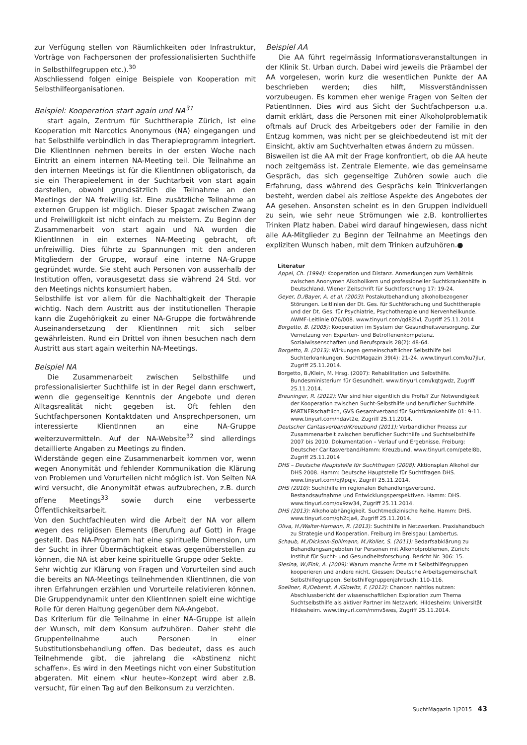zur Verfügung stellen von Räumlichkeiten oder Infrastruktur, Vorträge von Fachpersonen der professionalisierten Suchthilfe in Selbsthilfegruppen etc.).<sup>30</sup>
Abschliessend folgen einige Beispiele von Kooperation mit Selbsthilfeorganisationen.
Beispiel: Kooperation start again und NA<sup>31</sup>
start again, Zentrum für Suchttherapie Zürich, ist eine Kooperation mit Narcotics Anonymous (NA) eingegangen und hat Selbsthilfe verbindlich in das Therapieprogramm integriert. Die KlientInnen nehmen bereits in der ersten Woche nach Eintritt an einem internen NA-Meeting teil. Die Teilnahme an den internen Meetings ist für die KlientInnen obligatorisch, da sie ein Therapieelement in der Suchtarbeit von start again darstellen, obwohl grundsätzlich die Teilnahme an den Meetings der NA freiwillig ist. Eine zusätzliche Teilnahme an externen Gruppen ist möglich. Dieser Spagat zwischen Zwang und Freiwilligkeit ist nicht einfach zu meistern. Zu Beginn der Zusammenarbeit von start again und NA wurden die KlientInnen in ein externes NA-Meeting gebracht, oft unfreiwillig. Dies führte zu Spannungen mit den anderen Mitgliedern der Gruppe, worauf eine interne NA-Gruppe gegründet wurde. Sie steht auch Personen von ausserhalb der Institution offen, vorausgesetzt dass sie während 24 Std. vor den Meetings nichts konsumiert haben.
Selbsthilfe ist vor allem für die Nachhaltigkeit der Therapie wichtig. Nach dem Austritt aus der institutionellen Therapie kann die Zugehörigkeit zu einer NA-Gruppe die fortwährende Auseinandersetzung der KlientInnen mit sich selber gewährleisten. Rund ein Drittel von ihnen besuchen nach dem Austritt aus start again weiterhin NA-Meetings.
Beispiel NA
Die Zusammenarbeit zwischen Selbsthilfe und professionalisierter Suchthilfe ist in der Regel dann erschwert, wenn die gegenseitige Kenntnis der Angebote und deren Alltagsrealität nicht gegeben ist. Oft fehlen den Suchtfachpersonen Kontaktdaten und Ansprechpersonen, um interessierte KlientInnen an eine NA-Gruppe weiterzuvermitteln. Auf der NA-Website<sup>32</sup> sind allerdings detaillierte Angaben zu Meetings zu finden.
Widerstände gegen eine Zusammenarbeit kommen vor, wenn wegen Anonymität und fehlender Kommunikation die Klärung von Problemen und Vorurteilen nicht möglich ist. Von Seiten NA wird versucht, die Anonymität etwas aufzubrechen, z.B. durch offene Meetings<sup>33</sup> sowie durch eine verbesserte Öffentlichkeitsarbeit.
Von den Suchtfachleuten wird die Arbeit der NA vor allem wegen des religiösen Elements (Berufung auf Gott) in Frage gestellt. Das NA-Programm hat eine spirituelle Dimension, um der Sucht in ihrer Übermächtigkeit etwas gegenüberstellen zu können, die NA ist aber keine spirituelle Gruppe oder Sekte.
Sehr wichtig zur Klärung von Fragen und Vorurteilen sind auch die bereits an NA-Meetings teilnehmenden KlientInnen, die von ihren Erfahrungen erzählen und Vorurteile relativieren können. Die Gruppendynamik unter den KlientInnen spielt eine wichtige Rolle für deren Haltung gegenüber dem NA-Angebot.
Das Kriterium für die Teilnahme in einer NA-Gruppe ist allein der Wunsch, mit dem Konsum aufzuhören. Daher steht die Gruppenteilnahme auch Personen in einer Substitutionsbehandlung offen. Das bedeutet, dass es auch Teilnehmende gibt, die jahrelang die «Abstinenz nicht schaffen». Es wird in den Meetings nicht von einer Substitution abgeraten. Mit einem «Nur heute»-Konzept wird aber z.B. versucht, für einen Tag auf den Beikonsum zu verzichten.
Beispiel AA
Die AA führt regelmässig Informationsveranstaltungen in der Klinik St. Urban durch. Dabei wird jeweils die Präambel der AA vorgelesen, worin kurz die wesentlichen Punkte der AA beschrieben werden; dies hilft, Missverständnissen vorzubeugen. Es kommen eher wenige Fragen von Seiten der PatientInnen. Dies wird aus Sicht der Suchtfachperson u.a. damit erklärt, dass die Personen mit einer Alkoholproblematik oftmals auf Druck des Arbeitgebers oder der Familie in den Entzug kommen, was nicht per se gleichbedeutend ist mit der Einsicht, aktiv am Suchtverhalten etwas ändern zu müssen.
Bisweilen ist die AA mit der Frage konfrontiert, ob die AA heute noch zeitgemäss ist. Zentrale Elemente, wie das gemeinsame Gespräch, das sich gegenseitige Zuhören sowie auch die Erfahrung, dass während des Gesprächs kein Trinkverlangen besteht, werden dabei als zeitlose Aspekte des Angebotes der AA gesehen. Ansonsten scheint es in den Gruppen individuell zu sein, wie sehr neue Strömungen wie z.B. kontrolliertes Trinken Platz haben. Dabei wird darauf hingewiesen, dass nicht alle AA-Mitglieder zu Beginn der Teilnahme an Meetings den expliziten Wunsch haben, mit dem Trinken aufzuhören.●
Literatur
Appel, Ch. (1994): Kooperation und Distanz. Anmerkungen zum Verhältnis zwischen Anonymen Alkoholikern und professioneller Suchtkrankenhilfe in Deutschland. Wiener Zeitschrift für Suchtforschung 17: 19-24.
Geyer, D./Bayer, A. et al. (2003): Postakutbehandlung alkoholbezogener Störungen. Leitlinien der Dt. Ges. für Suchtforschung und Suchttherapie und der Dt. Ges. für Psychiatrie, Psychotherapie und Nervenheilkunde. AWMF-Leitlinie 076/008. www.tinyurl.com/qd82lvl, Zugriff 25.11.2014
Borgetto, B. (2005): Kooperation im System der Gesundheitsversorgung. Zur Vernetzung von Experten- und Betroffenenkompetenz. Sozialwissenschaften und Berufspraxis 28(2): 48-64.
Borgetto, B. (2013): Wirkungen gemeinschaftlicher Selbsthilfe bei Suchterkrankungen. SuchtMagazin 39(4): 21-24. www.tinyurl.com/ku7jlur, Zugriff 25.11.2014.
Borgetto, B./Klein, M. Hrsg. (2007): Rehabilitation und Selbsthilfe. Bundesministerium für Gesundheit. www.tinyurl.com/kqtgwdz, Zugriff 25.11.2014.
Breuninger, R. (2012): Wer sind hier eigentlich die Profis? Zur Notwendigkeit der Kooperation zwischen Sucht-Selbsthilfe und beruflicher Suchthilfe. PARTNERschaftlich, GVS Gesamtverband für Suchtkrankenhilfe 01: 9-11. www.tinyurl.com/ndavt2e, Zugriff 25.11.2014.
Deutscher Caritasverband/Kreuzbund (2011): Verbandlicher Prozess zur Zusammenarbeit zwischen beruflicher Suchthilfe und Suchtselbsthilfe 2007 bis 2010. Dokumentation – Verlauf und Ergebnisse. Freiburg: Deutscher Caritasverband/Hamm: Kreuzbund. www.tinyurl.com/petel8b, Zugriff 25.11.2014
DHS – Deutsche Hauptstelle für Suchtfragen (2008): Aktionsplan Alkohol der DHS 2008. Hamm: Deutsche Hauptstelle für Suchtfragen DHS. www.tinyurl.com/pj9pqjv, Zugriff 25.11.2014.
DHS (2010): Suchthilfe im regionalen Behandlungsverbund. Bestandsaufnahme und Entwicklungsperspektiven. Hamm: DHS. www.tinyurl.com/ox9zw34, Zugriff 25.11.2014.
DHS (2013): Alkoholabhängigkeit. Suchtmedizinische Reihe. Hamm: DHS. www.tinyurl.com/qh2cja4, Zugriff 25.11.2014.
Oliva, H./Walter-Hamann, R. (2013): Suchthilfe in Netzwerken. Praxishandbuch zu Strategie und Kooperation. Freiburg im Breisgau: Lambertus.
Schaub, M./Dickson-Spillmann, M./Koller, S. (2011): Bedarfsabklärung zu Behandlungsangeboten für Personen mit Alkoholproblemen, Zürich: Institut für Sucht- und Gesundheitsforschung. Bericht Nr. 306: 15.
Slesina, W./Fink, A. (2009): Warum manche Ärzte mit Selbsthilfegruppen kooperieren und andere nicht. Giessen: Deutsche Arbeitsgemeinschaft Selbsthilfegruppen. Selbsthilfegruppenjahrbuch: 110-116.
Soellner, R./Oeberst, A./Glowitz, F. (2012): Chancen nahtlos nutzen: Abschlussbericht der wissenschaftlichen Exploration zum Thema Suchtselbsthilfe als aktiver Partner im Netzwerk. Hildesheim: Universität Hildesheim. www.tinyurl.com/mmv5wes, Zugriff 25.11.2014.
SuchtMagazin 1|2015 43